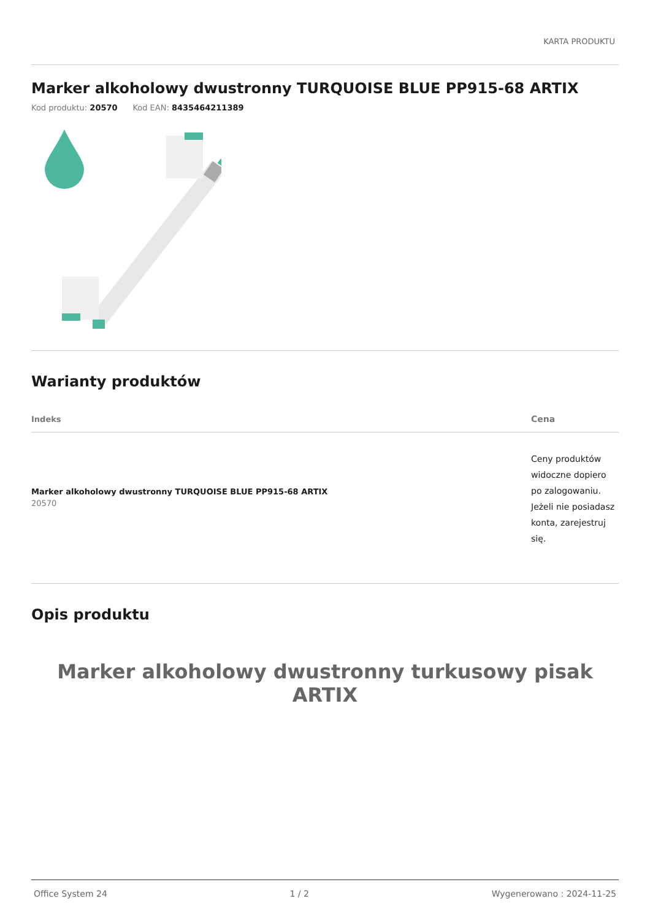KARTA PRODUKTU
Marker alkoholowy dwustronny TURQUOISE BLUE PP915-68 ARTIX
Kod produktu: 20570 Kod EAN: 8435464211389
Warianty produktów
| Indeks | Cena |
| --- | --- |
| Marker alkoholowy dwustronny TURQUOISE BLUE PP915-68 ARTIX 20570 | Ceny produktów widoczne dopiero po zalogowaniu. Jeżeli nie posiadasz konta, zarejestruj się. |
Opis produktu
Marker alkoholowy dwustronny turkusowy pisak ARTIX
Office System 24 1 / 2 Wygenerowano : 2024-11-25